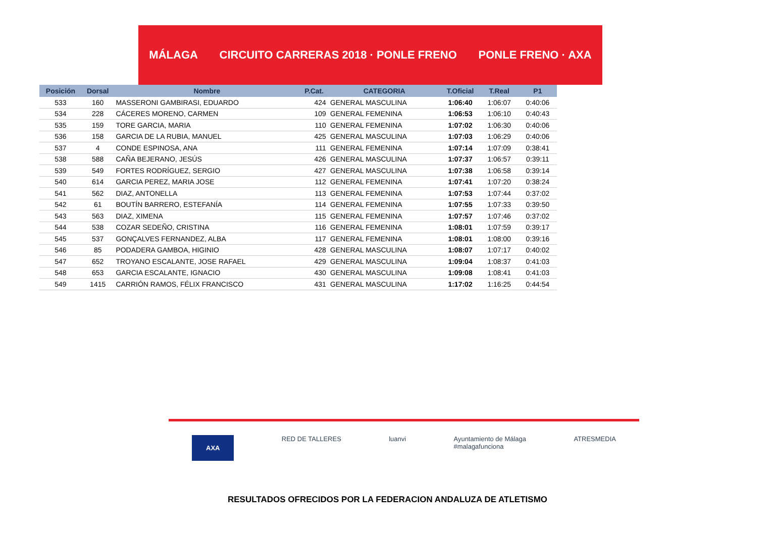MÁLAGA CIRCUITO CARRERAS 2018 · PONLE FRENO PONLE FRENO · AXA
| Posición | Dorsal | Nombre | P.Cat. | CATEGORIA | T.Oficial | T.Real | P1 |
| --- | --- | --- | --- | --- | --- | --- | --- |
| 533 | 160 | MASSERONI GAMBIRASI, EDUARDO | 424 | GENERAL MASCULINA | 1:06:40 | 1:06:07 | 0:40:06 |
| 534 | 228 | CÁCERES MORENO, CARMEN | 109 | GENERAL FEMENINA | 1:06:53 | 1:06:10 | 0:40:43 |
| 535 | 159 | TORE GARCIA, MARIA | 110 | GENERAL FEMENINA | 1:07:02 | 1:06:30 | 0:40:06 |
| 536 | 158 | GARCIA DE LA RUBIA, MANUEL | 425 | GENERAL MASCULINA | 1:07:03 | 1:06:29 | 0:40:06 |
| 537 | 4 | CONDE ESPINOSA, ANA | 111 | GENERAL FEMENINA | 1:07:14 | 1:07:09 | 0:38:41 |
| 538 | 588 | CAÑA BEJERANO, JESÚS | 426 | GENERAL MASCULINA | 1:07:37 | 1:06:57 | 0:39:11 |
| 539 | 549 | FORTES RODRÍGUEZ, SERGIO | 427 | GENERAL MASCULINA | 1:07:38 | 1:06:58 | 0:39:14 |
| 540 | 614 | GARCIA PEREZ, MARIA JOSE | 112 | GENERAL FEMENINA | 1:07:41 | 1:07:20 | 0:38:24 |
| 541 | 562 | DIAZ, ANTONELLA | 113 | GENERAL FEMENINA | 1:07:53 | 1:07:44 | 0:37:02 |
| 542 | 61 | BOUTÍN BARRERO, ESTEFANÍA | 114 | GENERAL FEMENINA | 1:07:55 | 1:07:33 | 0:39:50 |
| 543 | 563 | DIAZ, XIMENA | 115 | GENERAL FEMENINA | 1:07:57 | 1:07:46 | 0:37:02 |
| 544 | 538 | COZAR SEDEÑO, CRISTINA | 116 | GENERAL FEMENINA | 1:08:01 | 1:07:59 | 0:39:17 |
| 545 | 537 | GONÇALVES FERNANDEZ, ALBA | 117 | GENERAL FEMENINA | 1:08:01 | 1:08:00 | 0:39:16 |
| 546 | 85 | PODADERA GAMBOA, HIGINIO | 428 | GENERAL MASCULINA | 1:08:07 | 1:07:17 | 0:40:02 |
| 547 | 652 | TROYANO ESCALANTE, JOSE RAFAEL | 429 | GENERAL MASCULINA | 1:09:04 | 1:08:37 | 0:41:03 |
| 548 | 653 | GARCIA ESCALANTE, IGNACIO | 430 | GENERAL MASCULINA | 1:09:08 | 1:08:41 | 0:41:03 |
| 549 | 1415 | CARRIÓN RAMOS, FÉLIX FRANCISCO | 431 | GENERAL MASCULINA | 1:17:02 | 1:16:25 | 0:44:54 |
AXA RED DE TALLERES luanvi Ayuntamiento de Málaga
#malagafunciona ATRESMEDIA
RESULTADOS OFRECIDOS POR LA FEDERACION ANDALUZA DE ATLETISMO